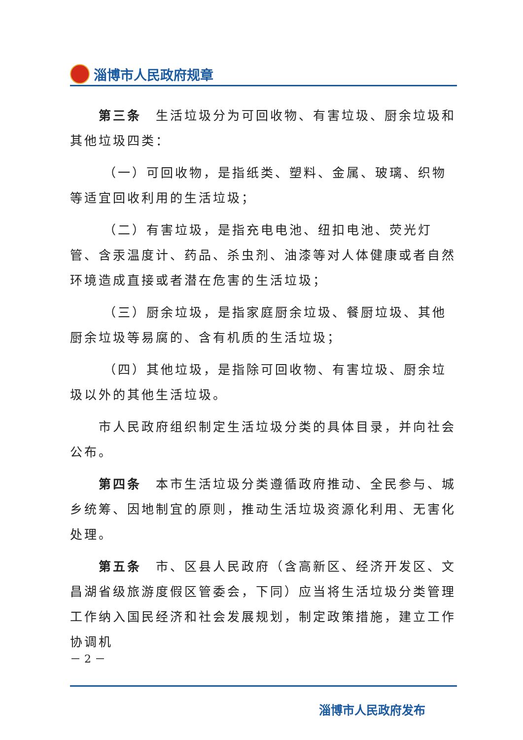淄博市人民政府规章
第三条　生活垃圾分为可回收物、有害垃圾、厨余垃圾和其他垃圾四类：
（一）可回收物，是指纸类、塑料、金属、玻璃、织物等适宜回收利用的生活垃圾；
（二）有害垃圾，是指充电电池、纽扣电池、荧光灯管、含汞温度计、药品、杀虫剂、油漆等对人体健康或者自然环境造成直接或者潜在危害的生活垃圾；
（三）厨余垃圾，是指家庭厨余垃圾、餐厨垃圾、其他厨余垃圾等易腐的、含有机质的生活垃圾；
（四）其他垃圾，是指除可回收物、有害垃圾、厨余垃圾以外的其他生活垃圾。
市人民政府组织制定生活垃圾分类的具体目录，并向社会公布。
第四条　本市生活垃圾分类遵循政府推动、全民参与、城乡统筹、因地制宜的原则，推动生活垃圾资源化利用、无害化处理。
第五条　市、区县人民政府（含高新区、经济开发区、文昌湖省级旅游度假区管委会，下同）应当将生活垃圾分类管理工作纳入国民经济和社会发展规划，制定政策措施，建立工作协调机
－ 2 －
淄博市人民政府发布